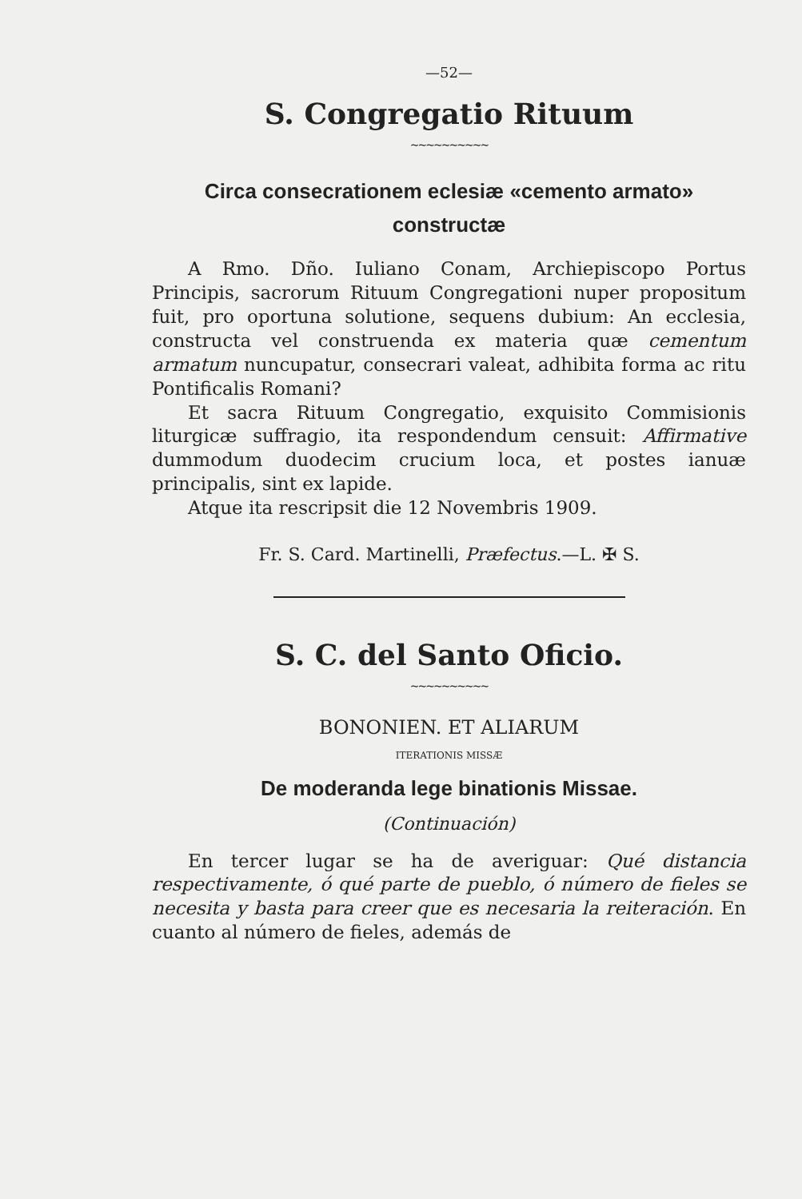—52—
S. Congregatio Rituum
~~~~~~~~~~
Circa consecrationem eclesiæ «cemento armato» constructæ
A Rmo. Dño. Iuliano Conam, Archiepiscopo Portus Principis, sacrorum Rituum Congregationi nuper propositum fuit, pro oportuna solutione, sequens dubium: An ecclesia, constructa vel construenda ex materia quæ cementum armatum nuncupatur, consecrari valeat, adhibita forma ac ritu Pontificalis Romani?
Et sacra Rituum Congregatio, exquisito Commisionis liturgicæ suffragio, ita respondendum censuit: Affirmative dummodum duodecim crucium loca, et postes ianuæ principalis, sint ex lapide.
Atque ita rescripsit die 12 Novembris 1909.
Fr. S. Card. Martinelli, Præfectus.—L. ✠ S.
S. C. del Santo Oficio.
~~~~~~~~~~
BONONIEN. ET ALIARUM
ITERATIONIS MISSÆ
De moderanda lege binationis Missae.
(Continuación)
En tercer lugar se ha de averiguar: Qué distancia respectivamente, ó qué parte de pueblo, ó número de fieles se necesita y basta para creer que es necesaria la reiteración. En cuanto al número de fieles, además de